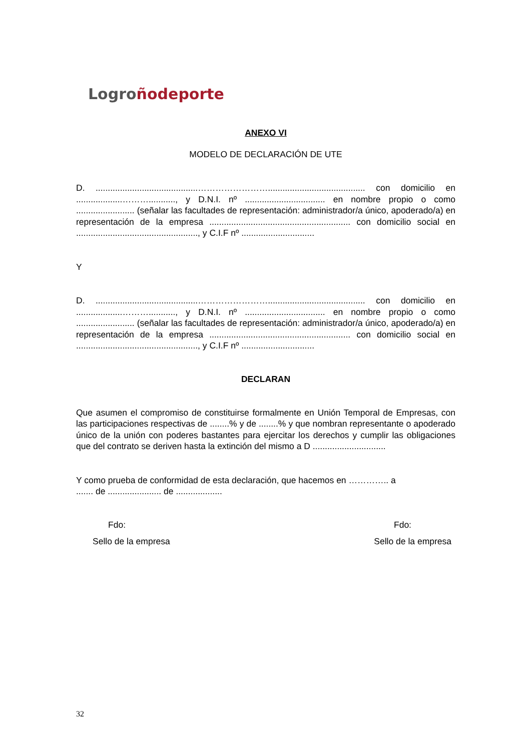Logro ño deporte
ANEXO VI
MODELO DE DECLARACIÓN DE UTE
D. ..........................................……………………........................................ con domicilio en ...................………..........., y D.N.I. nº ................................. en nombre propio o como ........................ (señalar las facultades de representación: administrador/a único, apoderado/a) en representación de la empresa .......................................................... con domicilio social en .................................................., y C.I.F nº ..............................
Y
D. ..........................................……………………........................................ con domicilio en ...................………..........., y D.N.I. nº ................................. en nombre propio o como ........................ (señalar las facultades de representación: administrador/a único, apoderado/a) en representación de la empresa .......................................................... con domicilio social en .................................................., y C.I.F nº ..............................
DECLARAN
Que asumen el compromiso de constituirse formalmente en Unión Temporal de Empresas, con las participaciones respectivas de ........% y de ........% y que nombran representante o apoderado único de la unión con poderes bastantes para ejercitar los derechos y cumplir las obligaciones que del contrato se deriven hasta la extinción del mismo a D ..............................
Y como prueba de conformidad de esta declaración, que hacemos en ………….. a
....... de ...................... de ...................
Fdo: Fdo:
Sello de la empresa Sello de la empresa
32